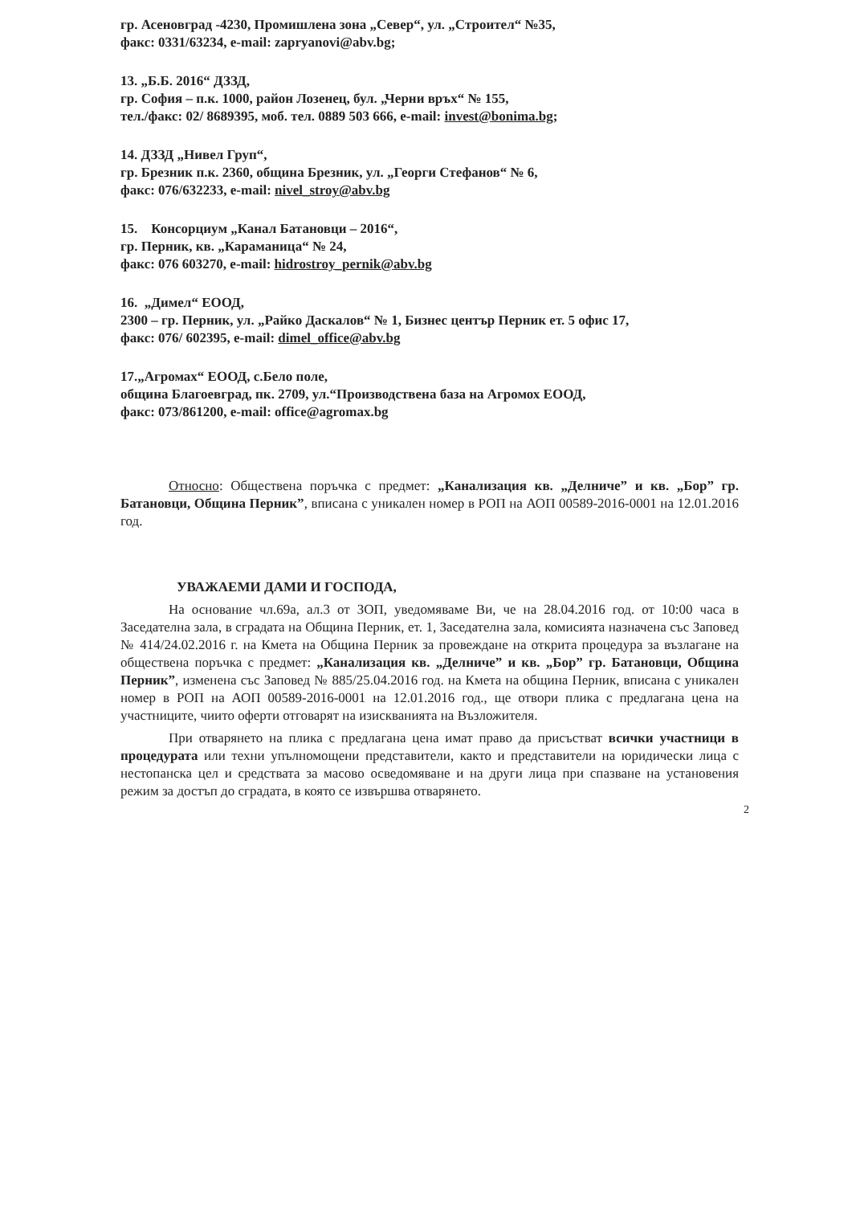гр. Асеновград -4230, Промишлена зона „Север“, ул. „Строител“ №35,
факс: 0331/63234, e-mail: zapryanovi@abv.bg;
13. „Б.Б. 2016“ ДЗЗД,
гр. София – п.к. 1000, район Лозенец, бул. „Черни връх“ № 155,
тел./факс: 02/ 8689395, моб. тел. 0889 503 666, e-mail: invest@bonima.bg;
14. ДЗЗД „Нивел Груп“,
гр. Брезник п.к. 2360, община Брезник, ул. „Георги Стефанов“ № 6,
факс: 076/632233, e-mail: nivel_stroy@abv.bg
15. Консорциум „Канал Батановци – 2016“,
гр. Перник, кв. „Караманица“ № 24,
факс: 076 603270, e-mail: hidrostroy_pernik@abv.bg
16. „Димел“ ЕООД,
2300 – гр. Перник, ул. „Райко Даскалов“ № 1, Бизнес център Перник ет. 5 офис 17,
факс: 076/ 602395, e-mail: dimel_office@abv.bg
17.„Агромах“ ЕООД, с.Бело поле,
община Благоевград, пк. 2709, ул.“Производствена база на Агромох ЕООД,
факс: 073/861200, e-mail: office@agromax.bg
Относно: Обществена поръчка с предмет: „Канализация кв. „Делниче” и кв. „Бор” гр. Батановци, Община Перник”, вписана с уникален номер в РОП на АОП 00589-2016-0001 на 12.01.2016 год.
УВАЖАЕМИ ДАМИ И ГОСПОДА,
На основание чл.69а, ал.3 от ЗОП, уведомяваме Ви, че на 28.04.2016 год. от 10:00 часа в Заседателна зала, в сградата на Община Перник, ет. 1, Заседателна зала, комисията назначена със Заповед № 414/24.02.2016 г. на Кмета на Община Перник за провеждане на открита процедура за възлагане на обществена поръчка с предмет: „Канализация кв. „Делниче” и кв. „Бор” гр. Батановци, Община Перник”, изменена със Заповед № 885/25.04.2016 год. на Кмета на община Перник, вписана с уникален номер в РОП на АОП 00589-2016-0001 на 12.01.2016 год., ще отвори плика с предлагана цена на участниците, чиито оферти отговарят на изискванията на Възложителя.
При отварянето на плика с предлагана цена имат право да присъстват всички участници в процедурата или техни упълномощени представители, както и представители на юридически лица с нестопанска цел и средствата за масово осведомяване и на други лица при спазване на установения режим за достъп до сградата, в която се извършва отварянето.
2